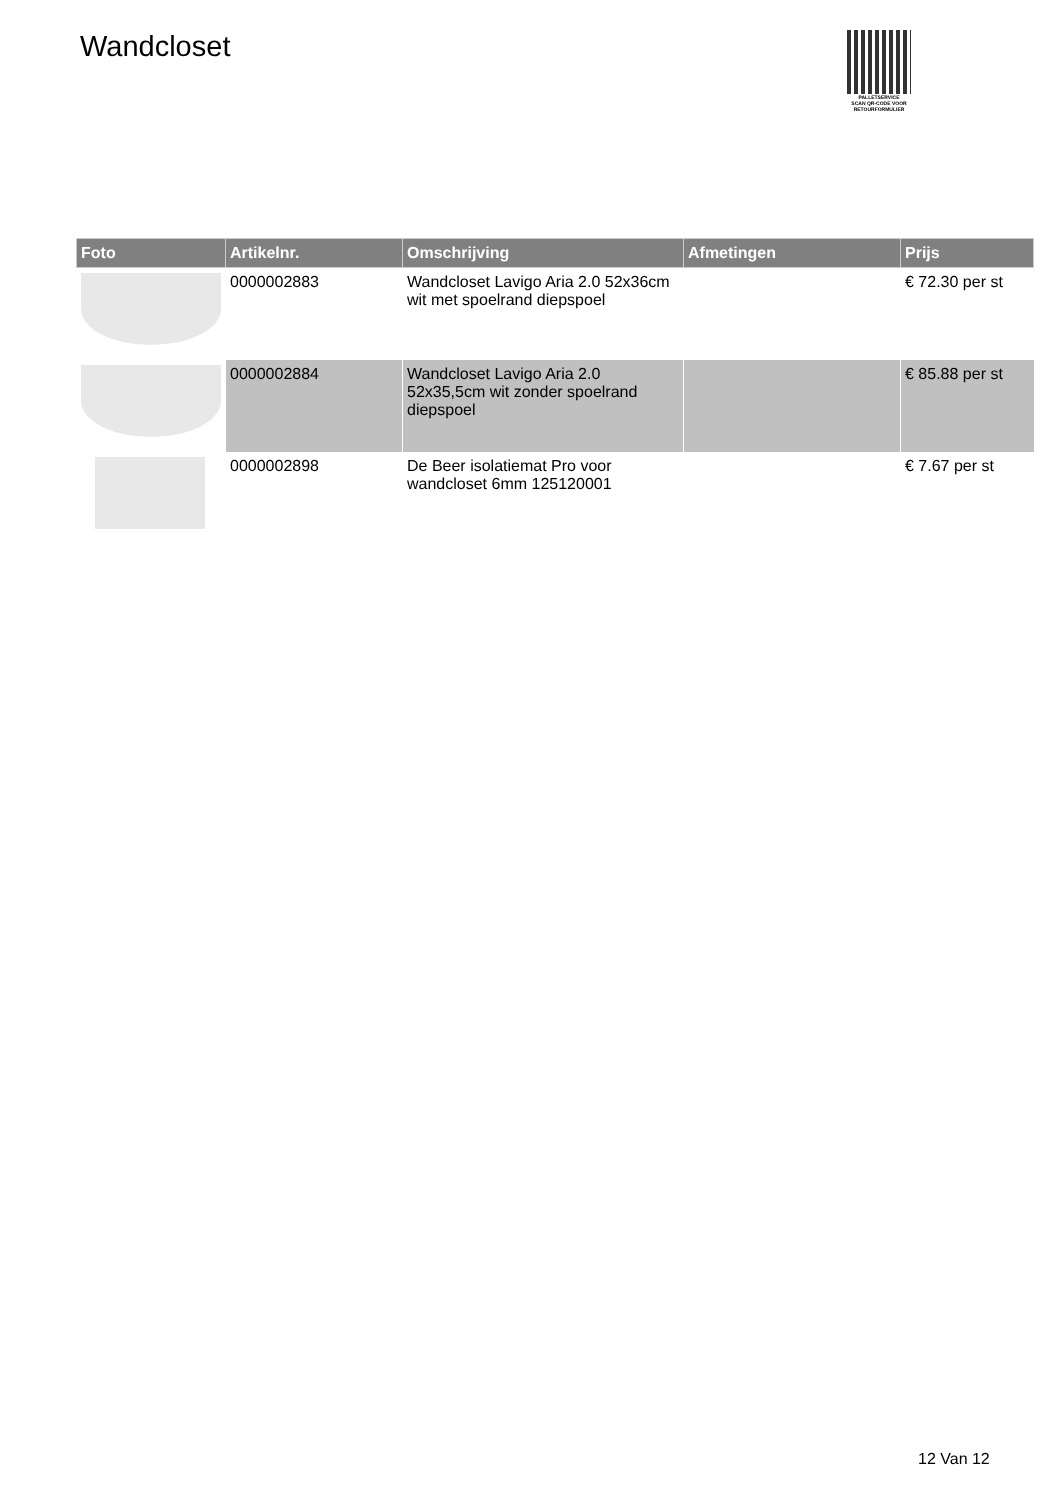Wandcloset
PALLETSERVICE
SCAN QR-CODE VOOR RETOURFORMULIER
| Foto | Artikelnr. | Omschrijving | Afmetingen | Prijs |
| --- | --- | --- | --- | --- |
| | 0000002883 | Wandcloset Lavigo Aria 2.0 52x36cm wit met spoelrand diepspoel | | € 72.30 per st |
| | 0000002884 | Wandcloset Lavigo Aria 2.0 52x35,5cm wit zonder spoelrand diepspoel | | € 85.88 per st |
| | 0000002898 | De Beer isolatiemat Pro voor wandcloset 6mm 125120001 | | € 7.67 per st |
12 Van 12